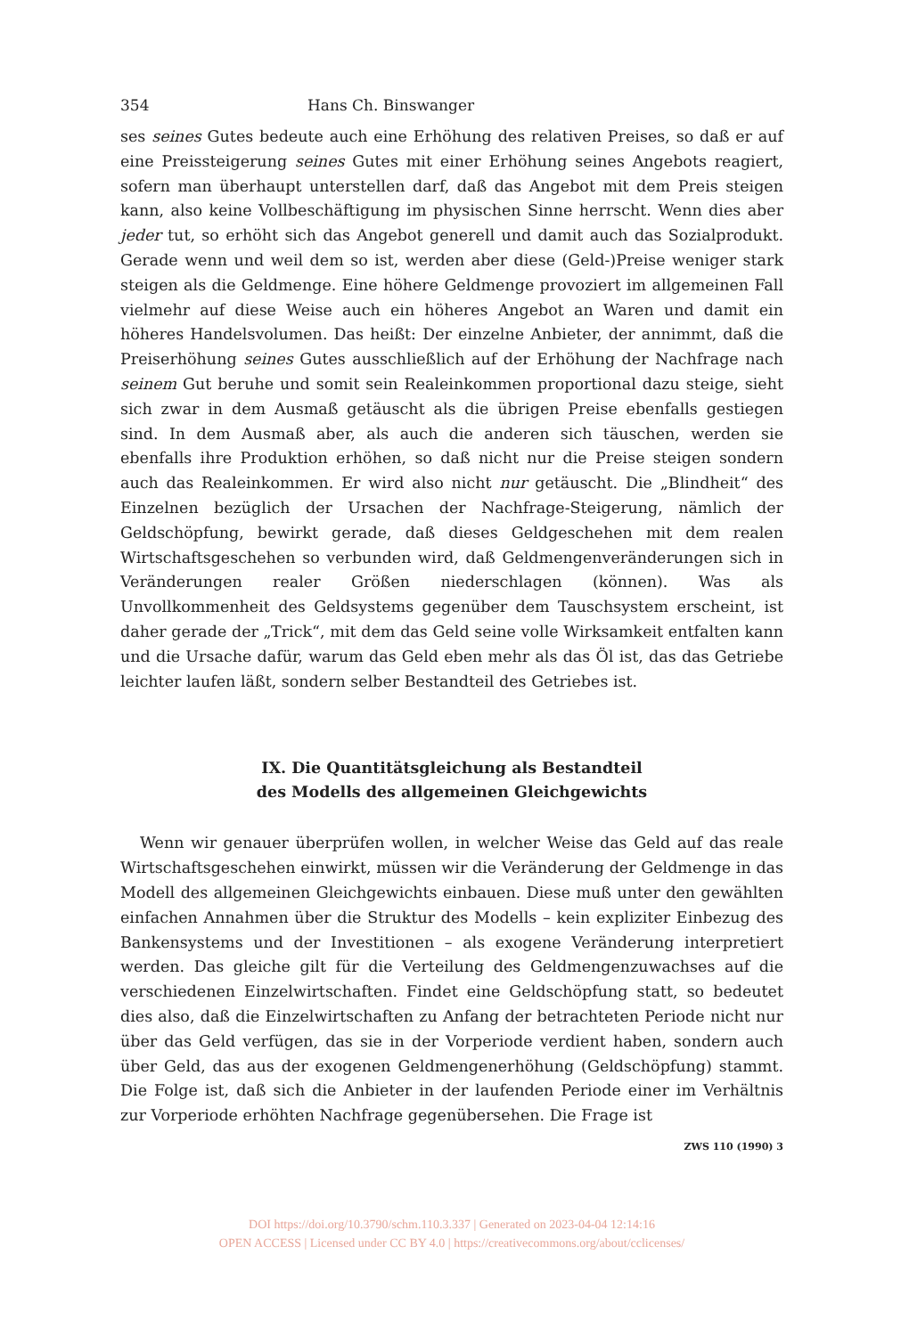354 Hans Ch. Binswanger
ses seines Gutes bedeute auch eine Erhöhung des relativen Preises, so daß er auf eine Preissteigerung seines Gutes mit einer Erhöhung seines Angebots reagiert, sofern man überhaupt unterstellen darf, daß das Angebot mit dem Preis steigen kann, also keine Vollbeschäftigung im physischen Sinne herrscht. Wenn dies aber jeder tut, so erhöht sich das Angebot generell und damit auch das Sozialprodukt. Gerade wenn und weil dem so ist, werden aber diese (Geld-)Preise weniger stark steigen als die Geldmenge. Eine höhere Geldmenge provoziert im allgemeinen Fall vielmehr auf diese Weise auch ein höheres Angebot an Waren und damit ein höheres Handelsvolumen. Das heißt: Der einzelne Anbieter, der annimmt, daß die Preiserhöhung seines Gutes ausschließlich auf der Erhöhung der Nachfrage nach seinem Gut beruhe und somit sein Realeinkommen proportional dazu steige, sieht sich zwar in dem Ausmaß getäuscht als die übrigen Preise ebenfalls gestiegen sind. In dem Ausmaß aber, als auch die anderen sich täuschen, werden sie ebenfalls ihre Produktion erhöhen, so daß nicht nur die Preise steigen sondern auch das Realeinkommen. Er wird also nicht nur getäuscht. Die „Blindheit“ des Einzelnen bezüglich der Ursachen der Nachfrage-Steigerung, nämlich der Geldschöpfung, bewirkt gerade, daß dieses Geldgeschehen mit dem realen Wirtschaftsgeschehen so verbunden wird, daß Geldmengenveränderungen sich in Veränderungen realer Größen niederschlagen (können). Was als Unvollkommenheit des Geldsystems gegenüber dem Tauschsystem erscheint, ist daher gerade der „Trick“, mit dem das Geld seine volle Wirksamkeit entfalten kann und die Ursache dafür, warum das Geld eben mehr als das Öl ist, das das Getriebe leichter laufen läßt, sondern selber Bestandteil des Getriebes ist.
IX. Die Quantitätsgleichung als Bestandteil
des Modells des allgemeinen Gleichgewichts
Wenn wir genauer überprüfen wollen, in welcher Weise das Geld auf das reale Wirtschaftsgeschehen einwirkt, müssen wir die Veränderung der Geldmenge in das Modell des allgemeinen Gleichgewichts einbauen. Diese muß unter den gewählten einfachen Annahmen über die Struktur des Modells – kein expliziter Einbezug des Bankensystems und der Investitionen – als exogene Veränderung interpretiert werden. Das gleiche gilt für die Verteilung des Geldmengenzuwachses auf die verschiedenen Einzelwirtschaften. Findet eine Geldschöpfung statt, so bedeutet dies also, daß die Einzelwirtschaften zu Anfang der betrachteten Periode nicht nur über das Geld verfügen, das sie in der Vorperiode verdient haben, sondern auch über Geld, das aus der exogenen Geldmengenerhöhung (Geldschöpfung) stammt. Die Folge ist, daß sich die Anbieter in der laufenden Periode einer im Verhältnis zur Vorperiode erhöhten Nachfrage gegenübersehen. Die Frage ist
ZWS 110 (1990) 3
DOI https://doi.org/10.3790/schm.110.3.337 | Generated on 2023-04-04 12:14:16
OPEN ACCESS | Licensed under CC BY 4.0 | https://creativecommons.org/about/cclicenses/